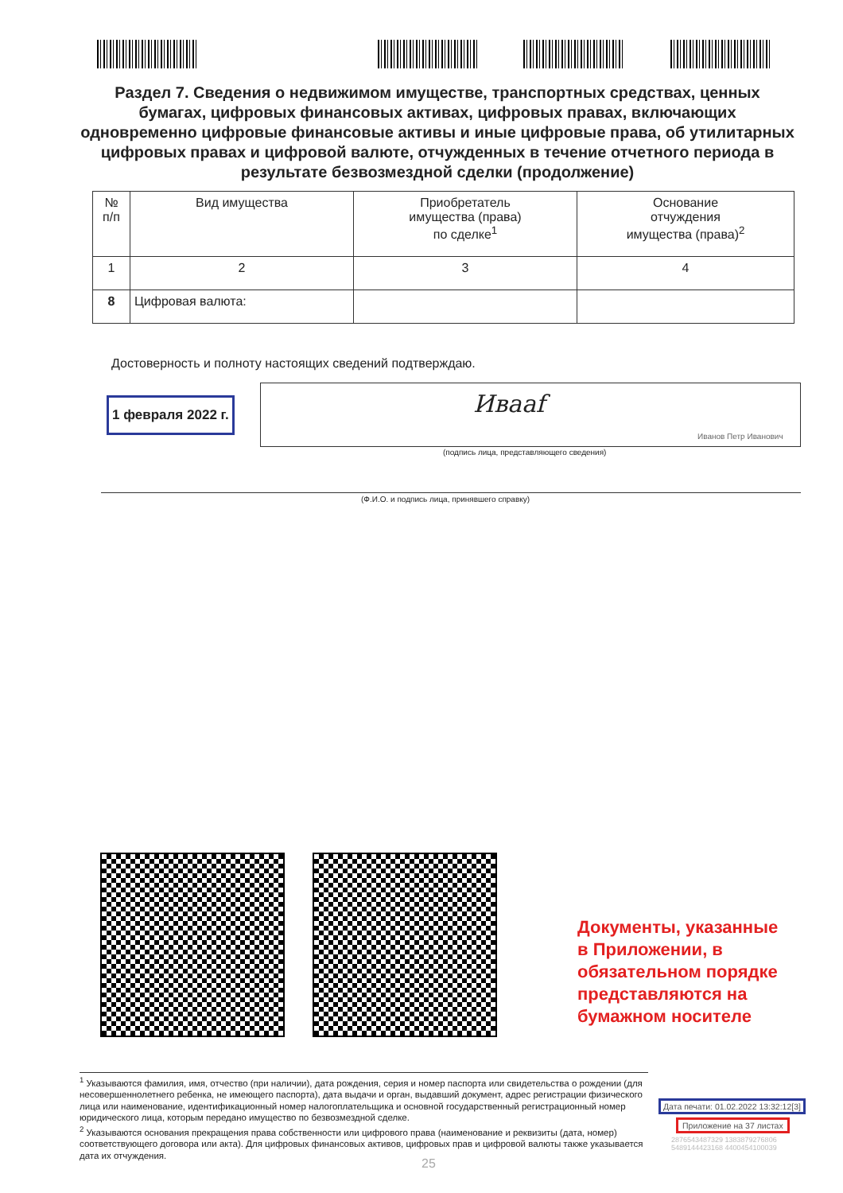Раздел 7. Сведения о недвижимом имуществе, транспортных средствах, ценных бумагах, цифровых финансовых активах, цифровых правах, включающих одновременно цифровые финансовые активы и иные цифровые права, об утилитарных цифровых правах и цифровой валюте, отчужденных в течение отчетного периода в результате безвозмездной сделки (продолжение)
| № п/п | Вид имущества | Приобретатель имущества (права) по сделке<sup>1</sup> | Основание отчуждения имущества (права)<sup>2</sup> |
| --- | --- | --- | --- |
| 1 | 2 | 3 | 4 |
| 8 | Цифровая валюта: | | |
Достоверность и полноту настоящих сведений подтверждаю.
1 февраля 2022 г. Ивааf
Иванов Петр Иванович
(подпись лица, представляющего сведения)
(Ф.И.О. и подпись лица, принявшего справку)
Документы, указанные
в Приложении, в
обязательном порядке
представляются на
бумажном носителе
<sup>1</sup> Указываются фамилия, имя, отчество (при наличии), дата рождения, серия и номер паспорта или свидетельства о рождении (для несовершеннолетнего ребенка, не имеющего паспорта), дата выдачи и орган, выдавший документ, адрес регистрации физического лица или наименование, идентификационный номер налогоплательщика и основной государственный регистрационный номер юридического лица, которым передано имущество по безвозмездной сделке.
<sup>2</sup> Указываются основания прекращения права собственности или цифрового права (наименование и реквизиты (дата, номер) соответствующего договора или акта). Для цифровых финансовых активов, цифровых прав и цифровой валюты также указывается дата их отчуждения.
Дата печати: 01.02.2022 13:32:12[3]
Приложение на 37 листах
2876543487329 1383879276806
5489144423168 4400454100039
25